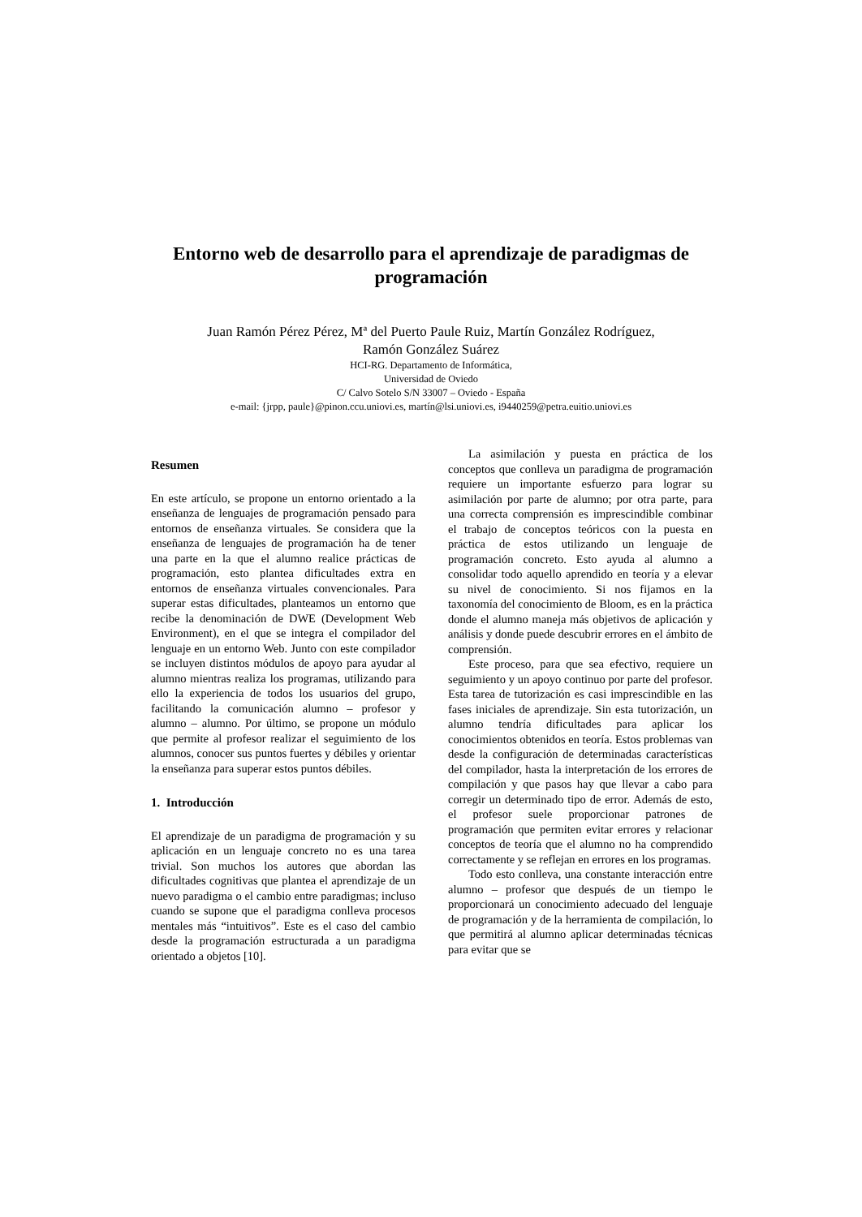Entorno web de desarrollo para el aprendizaje de paradigmas de programación
Juan Ramón Pérez Pérez, Mª del Puerto Paule Ruiz, Martín González Rodríguez,
Ramón González Suárez
HCI-RG. Departamento de Informática,
Universidad de Oviedo
C/ Calvo Sotelo S/N 33007 – Oviedo - España
e-mail: {jrpp, paule}@pinon.ccu.uniovi.es, martín@lsi.uniovi.es, i9440259@petra.euitio.uniovi.es
Resumen
En este artículo, se propone un entorno orientado a la enseñanza de lenguajes de programación pensado para entornos de enseñanza virtuales. Se considera que la enseñanza de lenguajes de programación ha de tener una parte en la que el alumno realice prácticas de programación, esto plantea dificultades extra en entornos de enseñanza virtuales convencionales. Para superar estas dificultades, planteamos un entorno que recibe la denominación de DWE (Development Web Environment), en el que se integra el compilador del lenguaje en un entorno Web. Junto con este compilador se incluyen distintos módulos de apoyo para ayudar al alumno mientras realiza los programas, utilizando para ello la experiencia de todos los usuarios del grupo, facilitando la comunicación alumno – profesor y alumno – alumno. Por último, se propone un módulo que permite al profesor realizar el seguimiento de los alumnos, conocer sus puntos fuertes y débiles y orientar la enseñanza para superar estos puntos débiles.
1. Introducción
El aprendizaje de un paradigma de programación y su aplicación en un lenguaje concreto no es una tarea trivial. Son muchos los autores que abordan las dificultades cognitivas que plantea el aprendizaje de un nuevo paradigma o el cambio entre paradigmas; incluso cuando se supone que el paradigma conlleva procesos mentales más “intuitivos”. Este es el caso del cambio desde la programación estructurada a un paradigma orientado a objetos [10].
La asimilación y puesta en práctica de los conceptos que conlleva un paradigma de programación requiere un importante esfuerzo para lograr su asimilación por parte de alumno; por otra parte, para una correcta comprensión es imprescindible combinar el trabajo de conceptos teóricos con la puesta en práctica de estos utilizando un lenguaje de programación concreto. Esto ayuda al alumno a consolidar todo aquello aprendido en teoría y a elevar su nivel de conocimiento. Si nos fijamos en la taxonomía del conocimiento de Bloom, es en la práctica donde el alumno maneja más objetivos de aplicación y análisis y donde puede descubrir errores en el ámbito de comprensión.
Este proceso, para que sea efectivo, requiere un seguimiento y un apoyo continuo por parte del profesor. Esta tarea de tutorización es casi imprescindible en las fases iniciales de aprendizaje. Sin esta tutorización, un alumno tendría dificultades para aplicar los conocimientos obtenidos en teoría. Estos problemas van desde la configuración de determinadas características del compilador, hasta la interpretación de los errores de compilación y que pasos hay que llevar a cabo para corregir un determinado tipo de error. Además de esto, el profesor suele proporcionar patrones de programación que permiten evitar errores y relacionar conceptos de teoría que el alumno no ha comprendido correctamente y se reflejan en errores en los programas.
Todo esto conlleva, una constante interacción entre alumno – profesor que después de un tiempo le proporcionará un conocimiento adecuado del lenguaje de programación y de la herramienta de compilación, lo que permitirá al alumno aplicar determinadas técnicas para evitar que se